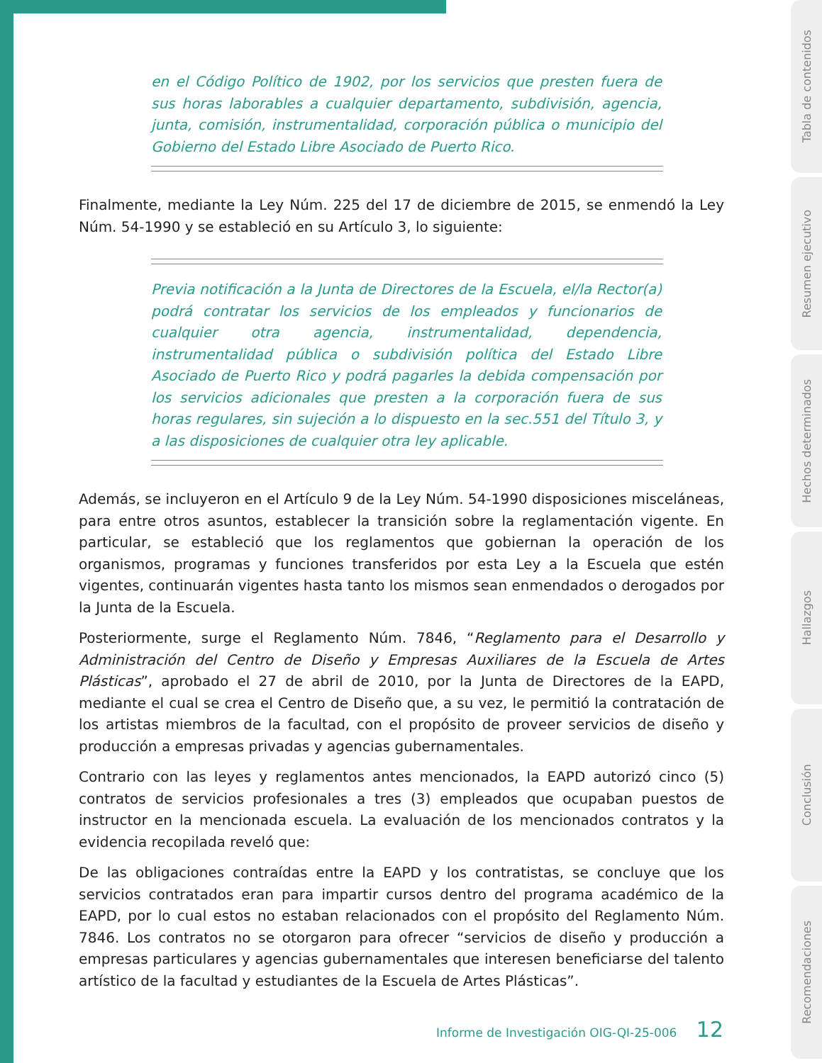en el Código Político de 1902, por los servicios que presten fuera de sus horas laborables a cualquier departamento, subdivisión, agencia, junta, comisión, instrumentalidad, corporación pública o municipio del Gobierno del Estado Libre Asociado de Puerto Rico.
Finalmente, mediante la Ley Núm. 225 del 17 de diciembre de 2015, se enmendó la Ley Núm. 54-1990 y se estableció en su Artículo 3, lo siguiente:
Previa notificación a la Junta de Directores de la Escuela, el/la Rector(a) podrá contratar los servicios de los empleados y funcionarios de cualquier otra agencia, instrumentalidad, dependencia, instrumentalidad pública o subdivisión política del Estado Libre Asociado de Puerto Rico y podrá pagarles la debida compensación por los servicios adicionales que presten a la corporación fuera de sus horas regulares, sin sujeción a lo dispuesto en la sec.551 del Título 3, y a las disposiciones de cualquier otra ley aplicable.
Además, se incluyeron en el Artículo 9 de la Ley Núm. 54-1990 disposiciones misceláneas, para entre otros asuntos, establecer la transición sobre la reglamentación vigente. En particular, se estableció que los reglamentos que gobiernan la operación de los organismos, programas y funciones transferidos por esta Ley a la Escuela que estén vigentes, continuarán vigentes hasta tanto los mismos sean enmendados o derogados por la Junta de la Escuela.
Posteriormente, surge el Reglamento Núm. 7846, “Reglamento para el Desarrollo y Administración del Centro de Diseño y Empresas Auxiliares de la Escuela de Artes Plásticas”, aprobado el 27 de abril de 2010, por la Junta de Directores de la EAPD, mediante el cual se crea el Centro de Diseño que, a su vez, le permitió la contratación de los artistas miembros de la facultad, con el propósito de proveer servicios de diseño y producción a empresas privadas y agencias gubernamentales.
Contrario con las leyes y reglamentos antes mencionados, la EAPD autorizó cinco (5) contratos de servicios profesionales a tres (3) empleados que ocupaban puestos de instructor en la mencionada escuela. La evaluación de los mencionados contratos y la evidencia recopilada reveló que:
De las obligaciones contraídas entre la EAPD y los contratistas, se concluye que los servicios contratados eran para impartir cursos dentro del programa académico de la EAPD, por lo cual estos no estaban relacionados con el propósito del Reglamento Núm. 7846. Los contratos no se otorgaron para ofrecer “servicios de diseño y producción a empresas particulares y agencias gubernamentales que interesen beneficiarse del talento artístico de la facultad y estudiantes de la Escuela de Artes Plásticas”.
Informe de Investigación OIG-QI-25-006 12
Tabla de contenidos
Resumen ejecutivo
Hechos determinados
Hallazgos
Conclusión
Recomendaciones